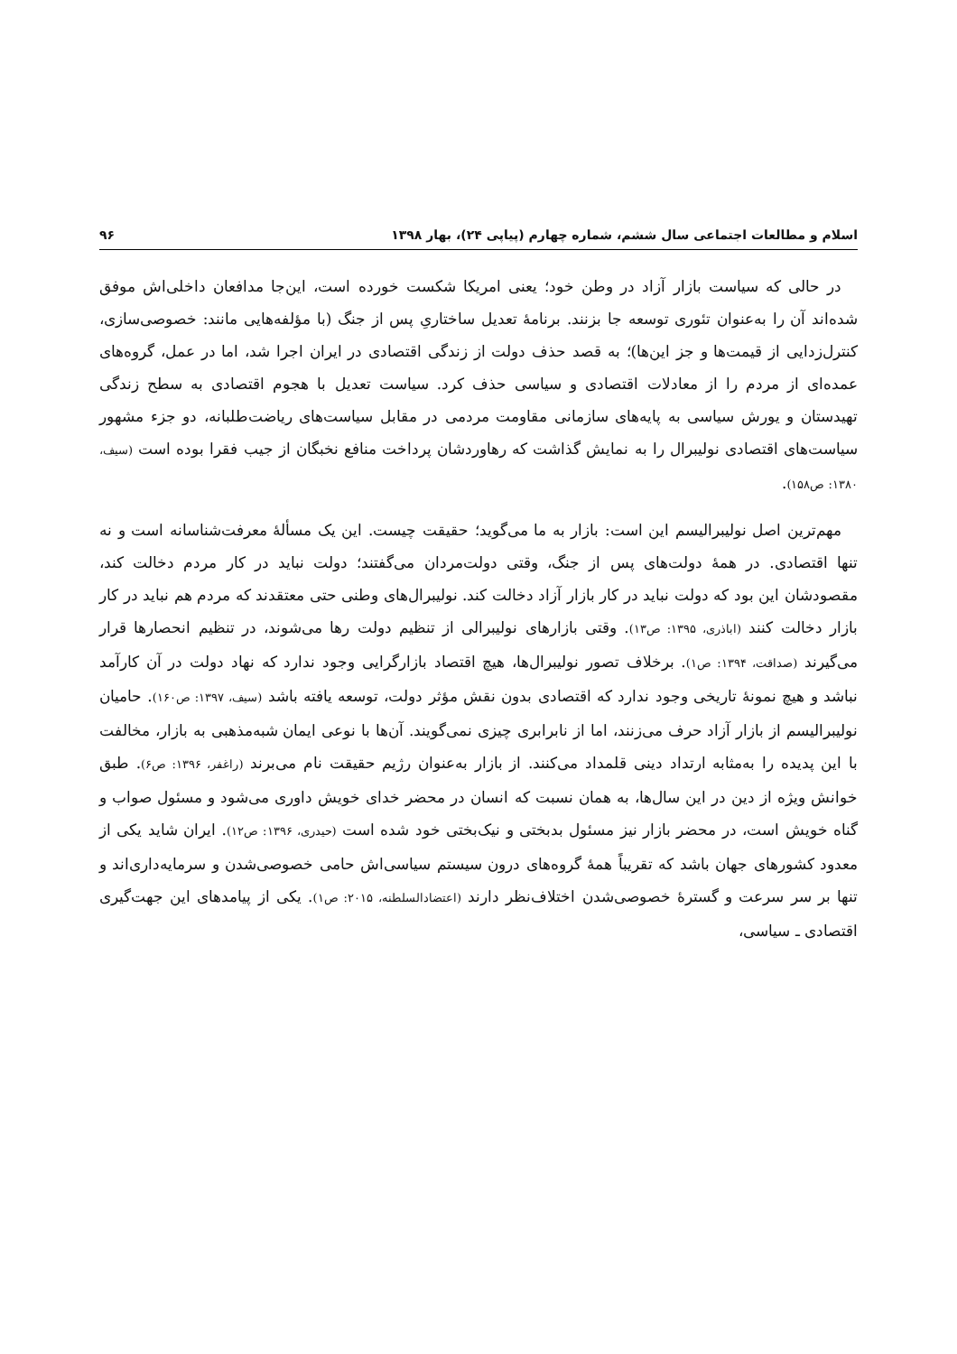اسلام و مطالعات اجتماعی سال ششم، شماره چهارم (پیاپی ۲۴)، بهار ۱۳۹۸ ۹۶
در حالی که سیاست بازار آزاد در وطن خود؛ یعنی امریکا شکست خورده است، این‌جا مدافعان داخلی‌اش موفق شده‌اند آن را به‌عنوان تئوری توسعه جا بزنند. برنامهٔ تعدیل ساختاریِ پس از جنگ (با مؤلفه‌هایی مانند: خصوصی‌سازی، کنترل‌زدایی از قیمت‌ها و جز این‌ها)؛ به قصد حذف دولت از زندگی اقتصادی در ایران اجرا شد، اما در عمل، گروه‌های عمده‌ای از مردم را از معادلات اقتصادی و سیاسی حذف کرد. سیاست تعدیل با هجوم اقتصادی به سطح زندگی تهیدستان و یورش سیاسی به پایه‌های سازمانی مقاومت مردمی در مقابل سیاست‌های ریاضت‌طلبانه، دو جزء مشهور سیاست‌های اقتصادی نولیبرال را به نمایش گذاشت که رهاوردشان پرداخت منافع نخبگان از جیب فقرا بوده است (سیف، ۱۳۸۰: ص۱۵۸).
مهم‌ترین اصل نولیبرالیسم این است: بازار به ما می‌گوید؛ حقیقت چیست. این یک مسألهٔ معرفت‌شناسانه است و نه تنها اقتصادی. در همهٔ دولت‌های پس از جنگ، وقتی دولت‌مردان می‌گفتند؛ دولت نباید در کار مردم دخالت کند، مقصودشان این بود که دولت نباید در کار بازار آزاد دخالت کند. نولیبرال‌های وطنی حتی معتقدند که مردم هم نباید در کار بازار دخالت کنند (اباذری، ۱۳۹۵: ص۱۳). وقتی بازارهای نولیبرالی از تنظیم دولت رها می‌شوند، در تنظیم انحصارها قرار می‌گیرند (صداقت، ۱۳۹۴: ص۱). برخلاف تصور نولیبرال‌ها، هیچ اقتصاد بازارگرایی وجود ندارد که نهاد دولت در آن کارآمد نباشد و هیچ نمونهٔ تاریخی وجود ندارد که اقتصادی بدون نقش مؤثر دولت، توسعه یافته باشد (سیف، ۱۳۹۷: ص۱۶۰). حامیان نولیبرالیسم از بازار آزاد حرف می‌زنند، اما از نابرابری چیزی نمی‌گویند. آن‌ها با نوعی ایمان شبه‌مذهبی به بازار، مخالفت با این پدیده را به‌مثابه ارتداد دینی قلمداد می‌کنند. از بازار به‌عنوان رژیم حقیقت نام می‌برند (راغفر، ۱۳۹۶: ص۶). طبق خوانش ویژه از دین در این سال‌ها، به همان نسبت که انسان در محضر خدای خویش داوری می‌شود و مسئول صواب و گناه خویش است، در محضر بازار نیز مسئول بدبختی و نیک‌بختی خود شده است (حیدری، ۱۳۹۶: ص۱۲). ایران شاید یکی از معدود کشورهای جهان باشد که تقریباً همهٔ گروه‌های درون سیستم سیاسی‌اش حامی خصوصی‌شدن و سرمایه‌داری‌اند و تنها بر سر سرعت و گسترهٔ خصوصی‌شدن اختلاف‌نظر دارند (اعتضادالسلطنه، ۲۰۱۵: ص۱). یکی از پیامدهای این جهت‌گیری اقتصادی ـ سیاسی،